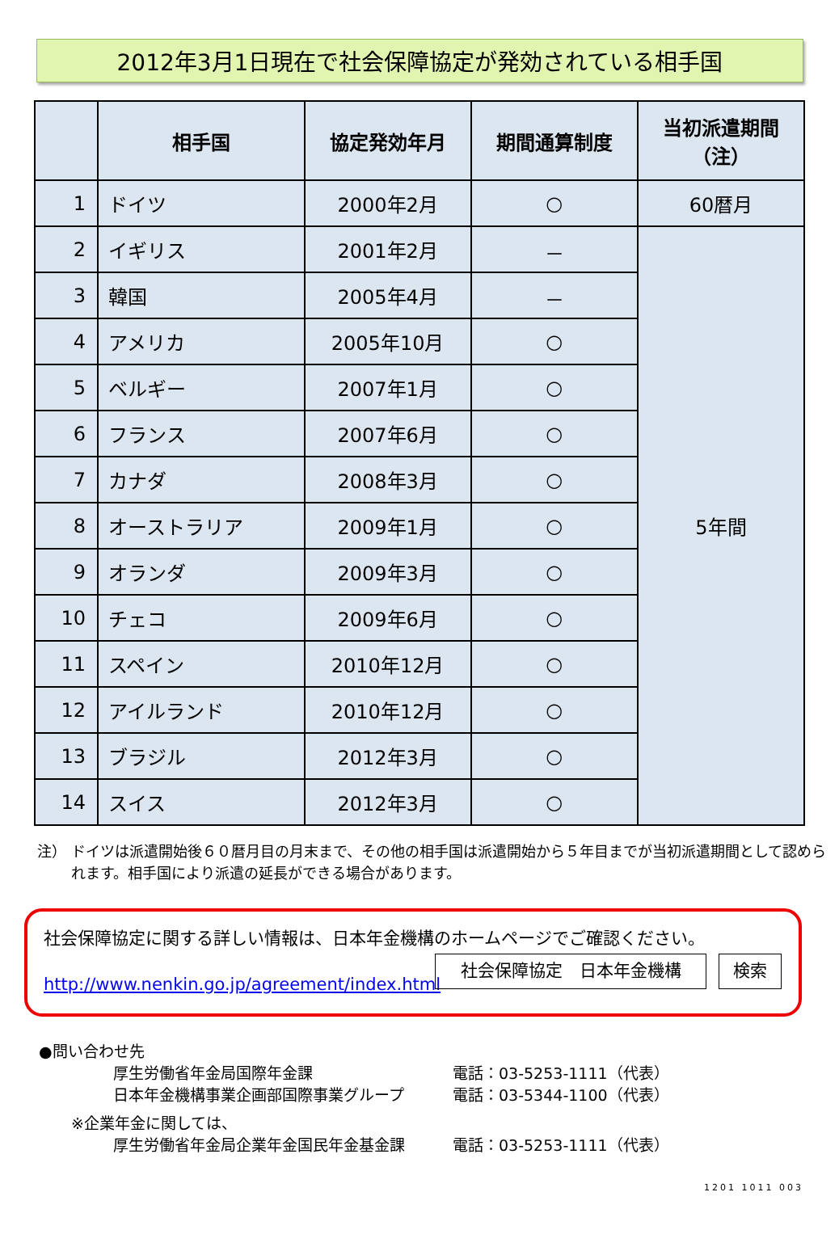2012年3月1日現在で社会保障協定が発効されている相手国
| | 相手国 | 協定発効年月 | 期間通算制度 | 当初派遣期間 （注） |
| --- | --- | --- | --- | --- |
| 1 | ドイツ | 2000年2月 | ○ | 60暦月 |
| 2 | イギリス | 2001年2月 | － | 5年間 |
| 3 | 韓国 | 2005年4月 | － | |
| 4 | アメリカ | 2005年10月 | ○ | |
| 5 | ベルギー | 2007年1月 | ○ | |
| 6 | フランス | 2007年6月 | ○ | |
| 7 | カナダ | 2008年3月 | ○ | |
| 8 | オーストラリア | 2009年1月 | ○ | |
| 9 | オランダ | 2009年3月 | ○ | |
| 10 | チェコ | 2009年6月 | ○ | |
| 11 | スペイン | 2010年12月 | ○ | |
| 12 | アイルランド | 2010年12月 | ○ | |
| 13 | ブラジル | 2012年3月 | ○ | |
| 14 | スイス | 2012年3月 | ○ | |
注） ドイツは派遣開始後６０暦月目の月末まで、その他の相手国は派遣開始から５年目までが当初派遣期間として認められます。相手国により派遣の延長ができる場合があります。
社会保障協定に関する詳しい情報は、日本年金機構のホームページでご確認ください。
http://www.nenkin.go.jp/agreement/index.html
社会保障協定　日本年金機構 検索
●問い合わせ先
厚生労働省年金局国際年金課 電話：03-5253-1111（代表）
日本年金機構事業企画部国際事業グループ 電話：03-5344-1100（代表）
※企業年金に関しては、
厚生労働省年金局企業年金国民年金基金課 電話：03-5253-1111（代表）
1201 1011 003